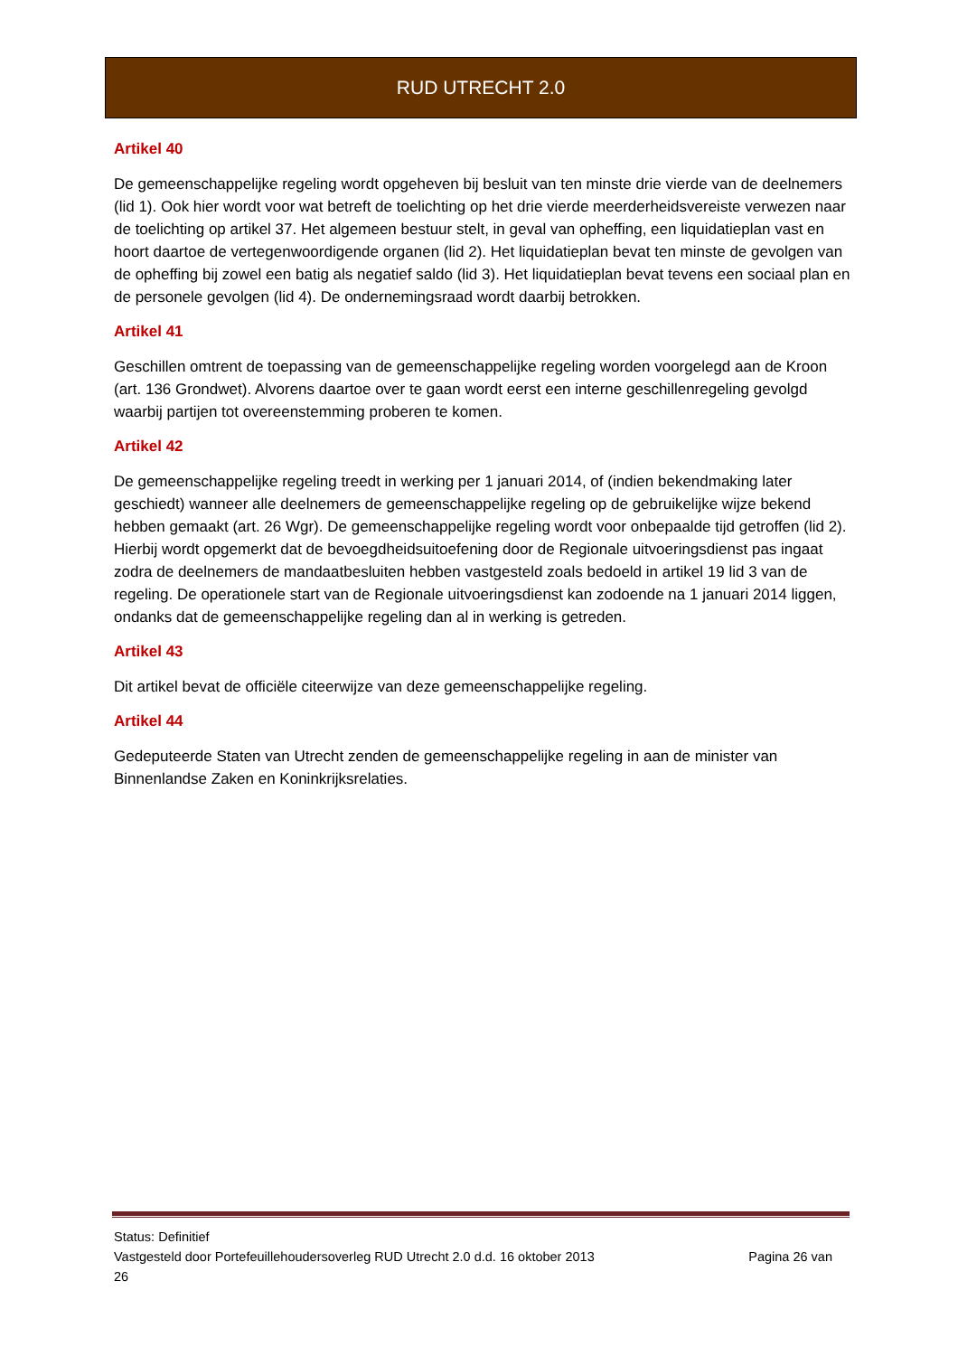RUD UTRECHT 2.0
Artikel 40
De gemeenschappelijke regeling wordt opgeheven bij besluit van ten minste drie vierde van de deelnemers (lid 1). Ook hier wordt voor wat betreft de toelichting op het drie vierde meerderheidsvereiste verwezen naar de toelichting op artikel 37. Het algemeen bestuur stelt, in geval van opheffing, een liquidatieplan vast en hoort daartoe de vertegenwoordigende organen (lid 2). Het liquidatieplan bevat ten minste de gevolgen van de opheffing bij zowel een batig als negatief saldo (lid 3). Het liquidatieplan bevat tevens een sociaal plan en de personele gevolgen (lid 4). De ondernemingsraad wordt daarbij betrokken.
Artikel 41
Geschillen omtrent de toepassing van de gemeenschappelijke regeling worden voorgelegd aan de Kroon (art. 136 Grondwet). Alvorens daartoe over te gaan wordt eerst een interne geschillenregeling gevolgd waarbij partijen tot overeenstemming proberen te komen.
Artikel 42
De gemeenschappelijke regeling treedt in werking per 1 januari 2014, of (indien bekendmaking later geschiedt) wanneer alle deelnemers de gemeenschappelijke regeling op de gebruikelijke wijze bekend hebben gemaakt (art. 26 Wgr). De gemeenschappelijke regeling wordt voor onbepaalde tijd getroffen (lid 2). Hierbij wordt opgemerkt dat de bevoegdheidsuitoefening door de Regionale uitvoeringsdienst pas ingaat zodra de deelnemers de mandaatbesluiten hebben vastgesteld zoals bedoeld in artikel 19 lid 3 van de regeling. De operationele start van de Regionale uitvoeringsdienst kan zodoende na 1 januari 2014 liggen, ondanks dat de gemeenschappelijke regeling dan al in werking is getreden.
Artikel 43
Dit artikel bevat de officiële citeerwijze van deze gemeenschappelijke regeling.
Artikel 44
Gedeputeerde Staten van Utrecht zenden de gemeenschappelijke regeling in aan de minister van Binnenlandse Zaken en Koninkrijksrelaties.
Status: Definitief
Vastgesteld door Portefeuillehoudersoverleg RUD Utrecht 2.0 d.d. 16 oktober 2013 Pagina 26 van
26